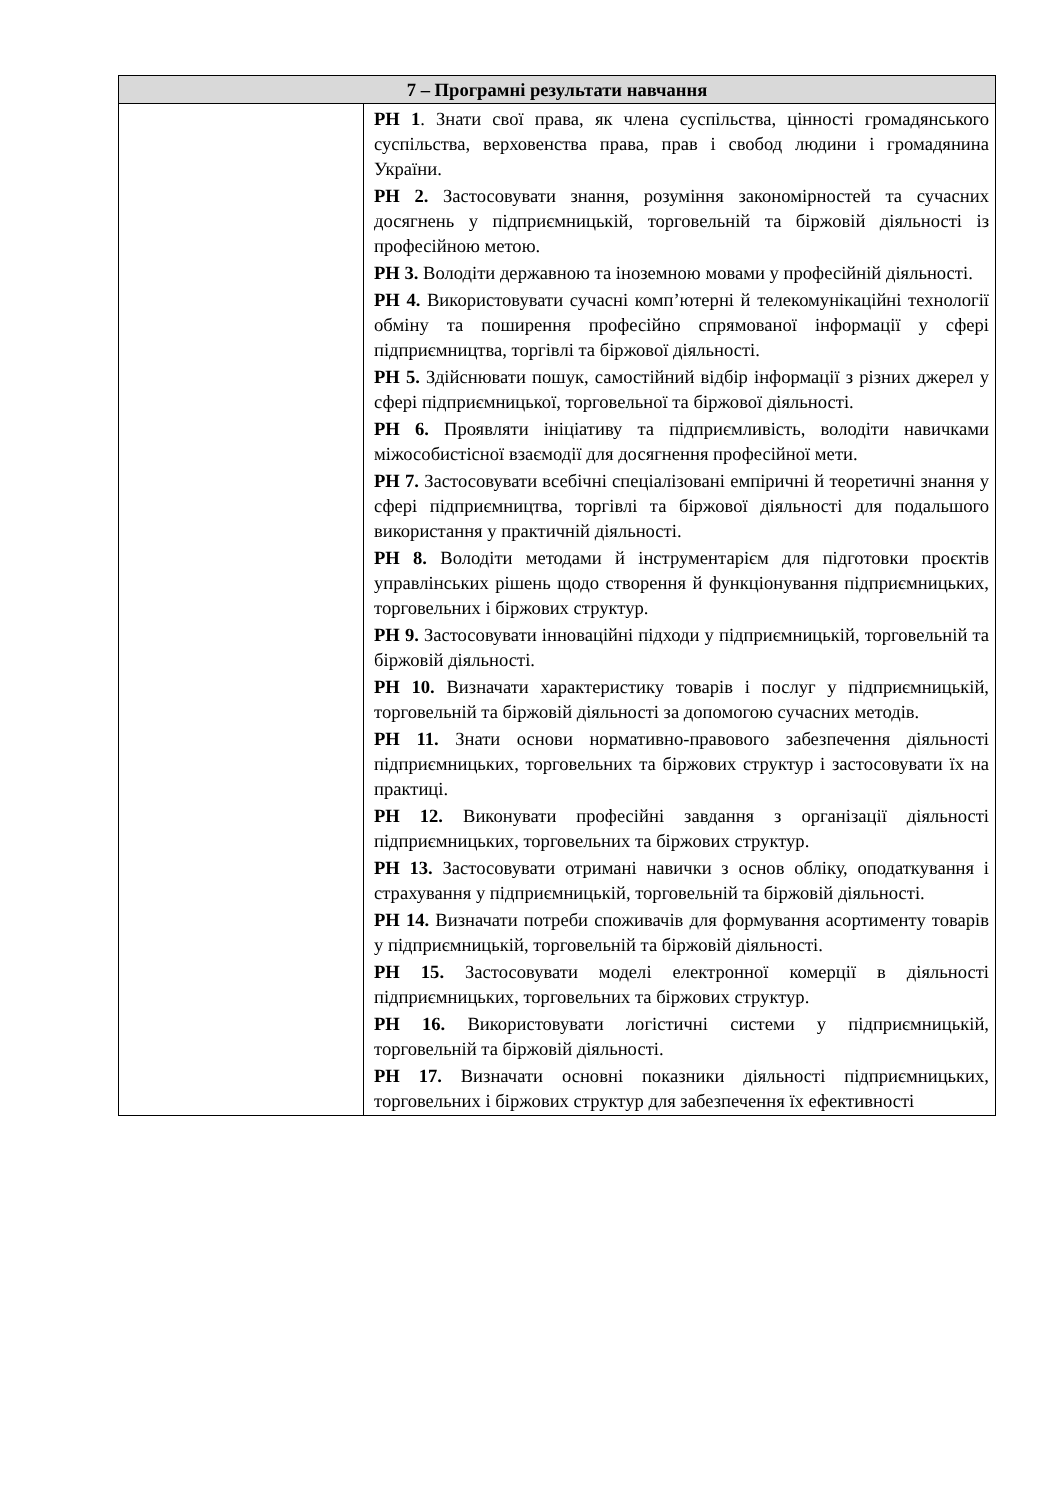| 7 – Програмні результати навчання | |
| --- | --- |
| | РН 1 . Знати свої права, як члена суспільства, цінності громадянського суспільства, верховенства права, прав і свобод людини і громадянина України. РН 2. Застосовувати знання, розуміння закономірностей та сучасних досягнень у підприємницькій, торговельній та біржовій діяльності із професійною метою. РН 3. Володіти державною та іноземною мовами у професійній діяльності. РН 4. Використовувати сучасні комп’ютерні й телекомунікаційні технології обміну та поширення професійно спрямованої інформації у сфері підприємництва, торгівлі та біржової діяльності. РН 5. Здійснювати пошук, самостійний відбір інформації з різних джерел у сфері підприємницької, торговельної та біржової діяльності. РН 6. Проявляти ініціативу та підприємливість, володіти навичками міжособистісної взаємодії для досягнення професійної мети. РН 7. Застосовувати всебічні спеціалізовані емпіричні й теоретичні знання у сфері підприємництва, торгівлі та біржової діяльності для подальшого використання у практичній діяльності. РН 8. Володіти методами й інструментарієм для підготовки проєктів управлінських рішень щодо створення й функціонування підприємницьких, торговельних і біржових структур. РН 9. Застосовувати інноваційні підходи у підприємницькій, торговельній та біржовій діяльності. РН 10. Визначати характеристику товарів і послуг у підприємницькій, торговельній та біржовій діяльності за допомогою сучасних методів. РН 11. Знати основи нормативно-правового забезпечення діяльності підприємницьких, торговельних та біржових структур і застосовувати їх на практиці. РН 12. Виконувати професійні завдання з організації діяльності підприємницьких, торговельних та біржових структур. РН 13. Застосовувати отримані навички з основ обліку, оподаткування і страхування у підприємницькій, торговельній та біржовій діяльності. РН 14. Визначати потреби споживачів для формування асортименту товарів у підприємницькій, торговельній та біржовій діяльності. РН 15. Застосовувати моделі електронної комерції в діяльності підприємницьких, торговельних та біржових структур. РН 16. Використовувати логістичні системи у підприємницькій, торговельній та біржовій діяльності. РН 17. Визначати основні показники діяльності підприємницьких, торговельних і біржових структур для забезпечення їх ефективності |